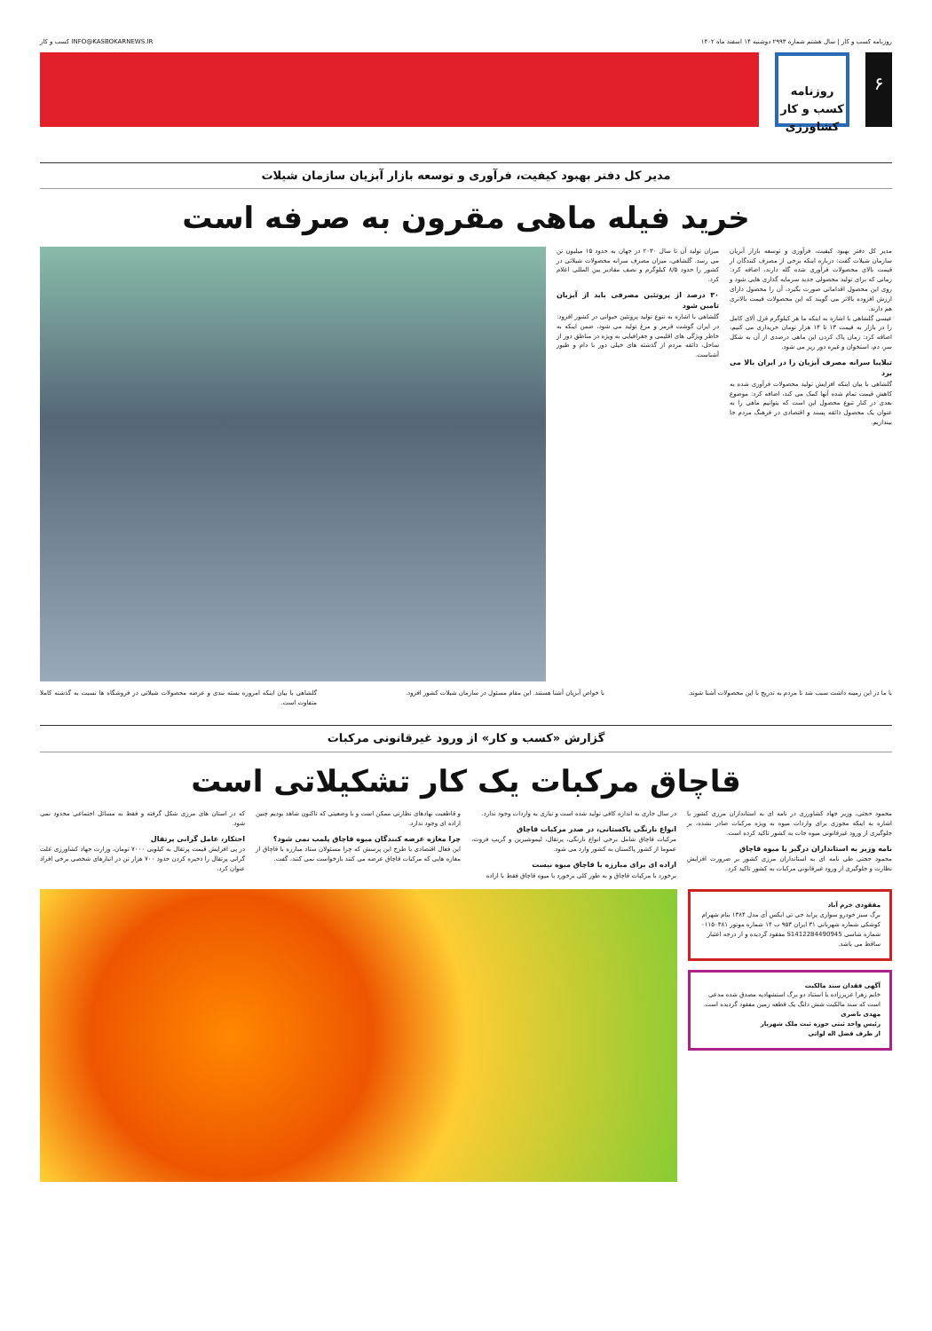روزنامه کسب و کار | سال هشتم شماره ۲۹۹۳ دوشنبه ۱۴ اسفند ماه ۱۴۰۲ INFO@KASBOKARNEWS.IR کسب و کار
۶
روزنامه کسب و کار
کشاورزی
مدیر کل دفتر بهبود کیفیت، فرآوری و توسعه بازار آبزیان سازمان شیلات
خرید فیله ماهی مقرون به صرفه است
مدیر کل دفتر بهبود کیفیت، فرآوری و توسعه بازار آبزیان سازمان شیلات گفت: درباره اینکه برخی از مصرف کنندگان از قیمت بالای محصولات فرآوری شده گله دارند، اضافه کرد: زمانی که برای تولید محصولی جدید سرمایه گذاری هایی شود و روی این محصول اقداماتی صورت بگیرد، آن را محصول دارای ارزش افزوده بالاتر می گویند که این محصولات قیمت بالاتری هم دارند.
عیسی گلشاهی با اشاره به اینکه ما هر کیلوگرم قزل آلای کامل را در بازار به قیمت ۱۳ تا ۱۴ هزار تومان خریداری می کنیم، اضافه کرد: زمان پاک کردن این ماهی درصدی از آن به شکل سر، دم، استخوان و غیره دور ریز می شود.
تیلاپیا سرانه مصرف آبزیان را در ایران بالا می برد
گلشاهی با بیان اینکه افزایش تولید محصولات فرآوری شده به کاهش قیمت تمام شده آنها کمک می کند، اضافه کرد: موضوع بعدی در کنار تنوع محصول این است که بتوانیم ماهی را به عنوان یک محصول ذائقه پسند و اقتصادی در فرهنگ مردم جا بیندازیم.
میزان تولید آن تا سال ۲۰۳۰ در جهان به حدود ۱۵ میلیون تن می رسد. گلشاهی، میزان مصرف سرانه محصولات شیلاتی در کشور را حدود ۸/۵ کیلوگرم و نصف مقادیر بین المللی اعلام کرد.
۳۰ درصد از پروتئین مصرفی باید از آبزیان تامین شود
گلشاهی با اشاره به تنوع تولید پروتئین حیوانی در کشور افزود: در ایران گوشت قرمز و مرغ تولید می شود، ضمن اینکه به خاطر ویژگی های اقلیمی و جغرافیایی به ویژه در مناطق دور از ساحل، ذائقه مردم از گذشته های خیلی دور با دام و طیور آشناست.
با ما در این زمینه داشت سبب شد تا مردم به تدریج با این محصولات آشنا شوند.
با خواص آبزیان آشنا هستند. این مقام مسئول در سازمان شیلات کشور افزود.
گلشاهی با بیان اینکه امروزه بسته بندی و عرضه محصولات شیلاتی در فروشگاه ها نسبت به گذشته کاملا متفاوت است.
گزارش «کسب و کار» از ورود غیرقانونی مرکبات
قاچاق مرکبات یک کار تشکیلاتی است
محمود حجتی، وزیر جهاد کشاورزی در نامه ای به استانداران مرزی کشور با اشاره به اینکه مجوزی برای واردات میوه به ویژه مرکبات صادر نشده، بر جلوگیری از ورود غیرقانونی میوه جات به کشور تاکید کرده است.
نامه وزیر به استانداران درگیر با میوه قاچاق
محمود حجتی طی نامه ای به استانداران مرزی کشور بر ضرورت افزایش نظارت و جلوگیری از ورود غیرقانونی مرکبات به کشور تاکید کرد.
در سال جاری به اندازه کافی تولید شده است و نیازی به واردات وجود ندارد.
انواع نارنگی پاکستانی، در صدر مرکبات قاچاق
مرکبات قاچاق شامل برخی انواع نارنگی، پرتقال، لیموشیرین و گریپ فروت، عموما از کشور پاکستان به کشور وارد می شود.
اراده ای برای مبارزه با قاچاق میوه نیست
برخورد با مرکبات قاچاق و به طور کلی برخورد با میوه قاچاق فقط با اراده
و قاطعیت نهادهای نظارتی ممکن است و با وضعیتی که تاکنون شاهد بودیم چنین اراده ای وجود ندارد.
چرا مغازه عرضه کنندگان میوه قاچاق پلمب نمی شود؟
این فعال اقتصادی با طرح این پرسش که چرا مسئولان ستاد مبارزه با قاچاق از مغازه هایی که مرکبات قاچاق عرضه می کنند بازخواست نمی کنند، گفت.
که در استان های مرزی شکل گرفته و فقط به مسائل اجتماعی محدود نمی شود.
احتکار، عامل گرانی پرتقال
در پی افزایش قیمت پرتقال به کیلویی ۷۰۰۰ تومان، وزارت جهاد کشاورزی علت گرانی پرتقال را ذخیره کردن حدود ۷۰۰ هزار تن در انبارهای شخصی برخی افراد عنوان کرد.
مفقودی خرم آباد
برگ سبز خودرو سواری پراید جی تی ایکس آی مدل ۱۳۸۴ بنام شهرام کوشکی شماره شهربانی ۳۱ ایران ۹۵۳ ب ۱۴ شماره موتور ۰۱۱۵۰۳۸۱ شماره شاسی S1412284490945 مفقود گردیده و از درجه اعتبار ساقط می باشد.
آگهی فقدان سند مالکیت
خانم زهرا عزیززاده با استناد دو برگ استشهادیه مصدق شده مدعی است که سند مالکیت شش دانگ یک قطعه زمین مفقود گردیده است.
مهدی ناصری
رئیس واحد ثبتی حوزه ثبت ملک شهریار
از طرف فضل اله لواتی